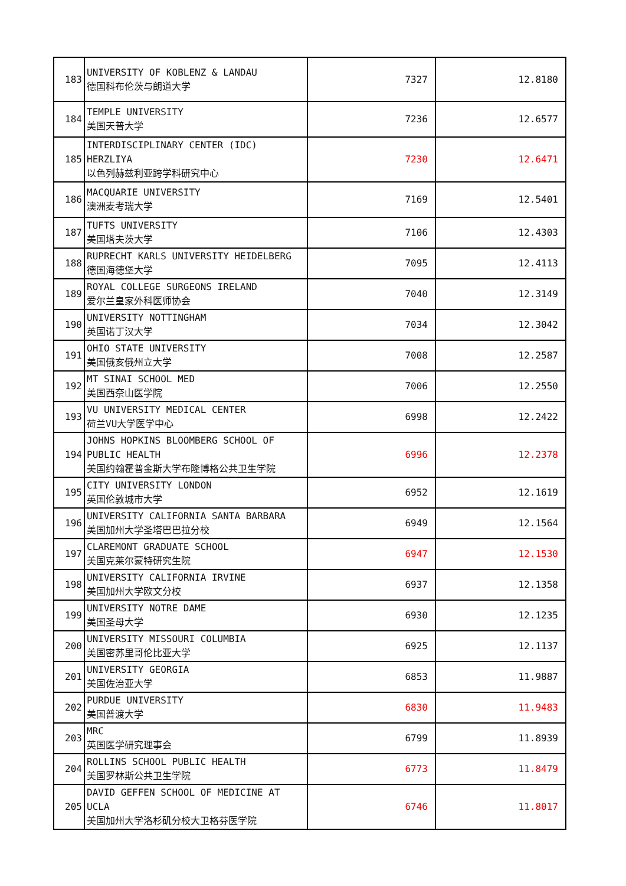| 183 | UNIVERSITY OF KOBLENZ & LANDAU 德国科布伦茨与朗道大学 | 7327 | 12.8180 |
| 184 | TEMPLE UNIVERSITY 美国天普大学 | 7236 | 12.6577 |
| 185 | INTERDISCIPLINARY CENTER (IDC) HERZLIYA 以色列赫兹利亚跨学科研究中心 | 7230 | 12.6471 |
| 186 | MACQUARIE UNIVERSITY 澳洲麦考瑞大学 | 7169 | 12.5401 |
| 187 | TUFTS UNIVERSITY 美国塔夫茨大学 | 7106 | 12.4303 |
| 188 | RUPRECHT KARLS UNIVERSITY HEIDELBERG 德国海德堡大学 | 7095 | 12.4113 |
| 189 | ROYAL COLLEGE SURGEONS IRELAND 爱尔兰皇家外科医师协会 | 7040 | 12.3149 |
| 190 | UNIVERSITY NOTTINGHAM 英国诺丁汉大学 | 7034 | 12.3042 |
| 191 | OHIO STATE UNIVERSITY 美国俄亥俄州立大学 | 7008 | 12.2587 |
| 192 | MT SINAI SCHOOL MED 美国西奈山医学院 | 7006 | 12.2550 |
| 193 | VU UNIVERSITY MEDICAL CENTER 荷兰VU大学医学中心 | 6998 | 12.2422 |
| 194 | JOHNS HOPKINS BLOOMBERG SCHOOL OF PUBLIC HEALTH 美国约翰霍普金斯大学布隆博格公共卫生学院 | 6996 | 12.2378 |
| 195 | CITY UNIVERSITY LONDON 英国伦敦城市大学 | 6952 | 12.1619 |
| 196 | UNIVERSITY CALIFORNIA SANTA BARBARA 美国加州大学圣塔巴巴拉分校 | 6949 | 12.1564 |
| 197 | CLAREMONT GRADUATE SCHOOL 美国克莱尔蒙特研究生院 | 6947 | 12.1530 |
| 198 | UNIVERSITY CALIFORNIA IRVINE 美国加州大学欧文分校 | 6937 | 12.1358 |
| 199 | UNIVERSITY NOTRE DAME 美国圣母大学 | 6930 | 12.1235 |
| 200 | UNIVERSITY MISSOURI COLUMBIA 美国密苏里哥伦比亚大学 | 6925 | 12.1137 |
| 201 | UNIVERSITY GEORGIA 美国佐治亚大学 | 6853 | 11.9887 |
| 202 | PURDUE UNIVERSITY 美国普渡大学 | 6830 | 11.9483 |
| 203 | MRC 英国医学研究理事会 | 6799 | 11.8939 |
| 204 | ROLLINS SCHOOL PUBLIC HEALTH 美国罗林斯公共卫生学院 | 6773 | 11.8479 |
| 205 | DAVID GEFFEN SCHOOL OF MEDICINE AT UCLA 美国加州大学洛杉矶分校大卫格芬医学院 | 6746 | 11.8017 |